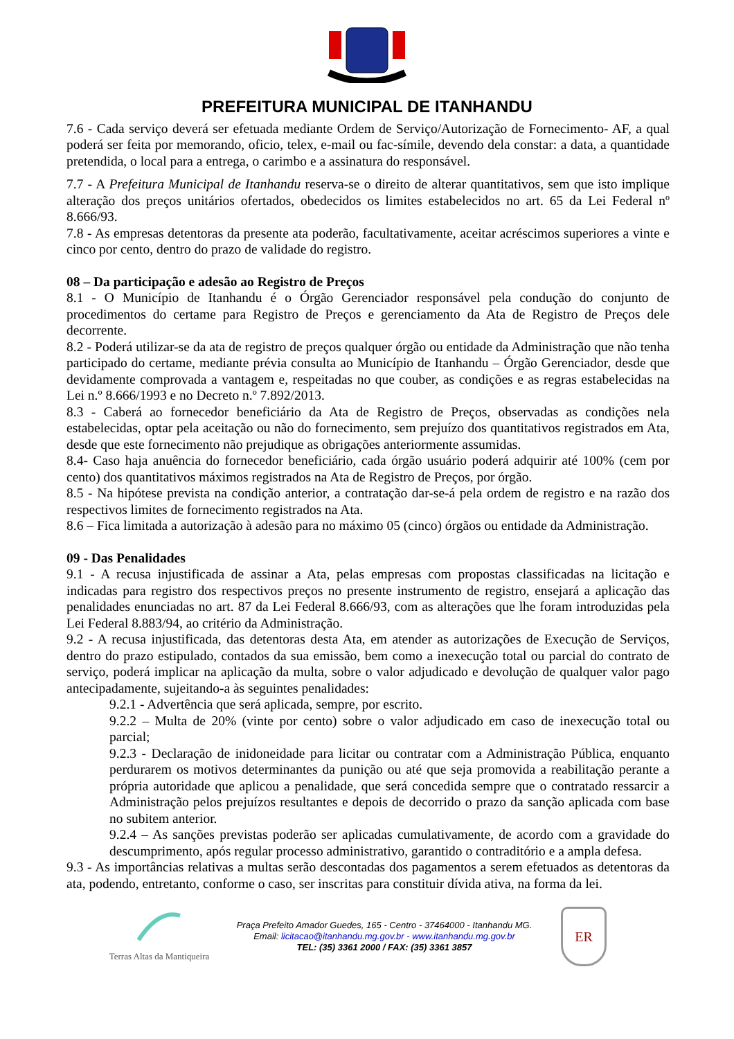PREFEITURA MUNICIPAL DE ITANHANDU
7.6 - Cada serviço deverá ser efetuada mediante Ordem de Serviço/Autorização de Fornecimento- AF, a qual poderá ser feita por memorando, oficio, telex, e-mail ou fac-símile, devendo dela constar: a data, a quantidade pretendida, o local para a entrega, o carimbo e a assinatura do responsável.
7.7 - A Prefeitura Municipal de Itanhandu reserva-se o direito de alterar quantitativos, sem que isto implique alteração dos preços unitários ofertados, obedecidos os limites estabelecidos no art. 65 da Lei Federal nº 8.666/93.
7.8 - As empresas detentoras da presente ata poderão, facultativamente, aceitar acréscimos superiores a vinte e cinco por cento, dentro do prazo de validade do registro.
08 – Da participação e adesão ao Registro de Preços
8.1 - O Município de Itanhandu é o Órgão Gerenciador responsável pela condução do conjunto de procedimentos do certame para Registro de Preços e gerenciamento da Ata de Registro de Preços dele decorrente.
8.2 - Poderá utilizar-se da ata de registro de preços qualquer órgão ou entidade da Administração que não tenha participado do certame, mediante prévia consulta ao Município de Itanhandu – Órgão Gerenciador, desde que devidamente comprovada a vantagem e, respeitadas no que couber, as condições e as regras estabelecidas na Lei n.º 8.666/1993 e no Decreto n.º 7.892/2013.
8.3 - Caberá ao fornecedor beneficiário da Ata de Registro de Preços, observadas as condições nela estabelecidas, optar pela aceitação ou não do fornecimento, sem prejuízo dos quantitativos registrados em Ata, desde que este fornecimento não prejudique as obrigações anteriormente assumidas.
8.4- Caso haja anuência do fornecedor beneficiário, cada órgão usuário poderá adquirir até 100% (cem por cento) dos quantitativos máximos registrados na Ata de Registro de Preços, por órgão.
8.5 - Na hipótese prevista na condição anterior, a contratação dar-se-á pela ordem de registro e na razão dos respectivos limites de fornecimento registrados na Ata.
8.6 – Fica limitada a autorização à adesão para no máximo 05 (cinco) órgãos ou entidade da Administração.
09 - Das Penalidades
9.1 - A recusa injustificada de assinar a Ata, pelas empresas com propostas classificadas na licitação e indicadas para registro dos respectivos preços no presente instrumento de registro, ensejará a aplicação das penalidades enunciadas no art. 87 da Lei Federal 8.666/93, com as alterações que lhe foram introduzidas pela Lei Federal 8.883/94, ao critério da Administração.
9.2 - A recusa injustificada, das detentoras desta Ata, em atender as autorizações de Execução de Serviços, dentro do prazo estipulado, contados da sua emissão, bem como a inexecução total ou parcial do contrato de serviço, poderá implicar na aplicação da multa, sobre o valor adjudicado e devolução de qualquer valor pago antecipadamente, sujeitando-a às seguintes penalidades:
9.2.1 - Advertência que será aplicada, sempre, por escrito.
9.2.2 – Multa de 20% (vinte por cento) sobre o valor adjudicado em caso de inexecução total ou parcial;
9.2.3 - Declaração de inidoneidade para licitar ou contratar com a Administração Pública, enquanto perdurarem os motivos determinantes da punição ou até que seja promovida a reabilitação perante a própria autoridade que aplicou a penalidade, que será concedida sempre que o contratado ressarcir a Administração pelos prejuízos resultantes e depois de decorrido o prazo da sanção aplicada com base no subitem anterior.
9.2.4 – As sanções previstas poderão ser aplicadas cumulativamente, de acordo com a gravidade do descumprimento, após regular processo administrativo, garantido o contraditório e a ampla defesa.
9.3 - As importâncias relativas a multas serão descontadas dos pagamentos a serem efetuados as detentoras da ata, podendo, entretanto, conforme o caso, ser inscritas para constituir dívida ativa, na forma da lei.
Terras Altas da Mantiqueira
Praça Prefeito Amador Guedes, 165 - Centro - 37464000 - Itanhandu MG.
Email: licitacao@itanhandu.mg.gov.br - www.itanhandu.mg.gov.br
TEL: (35) 3361 2000 / FAX: (35) 3361 3857
ER